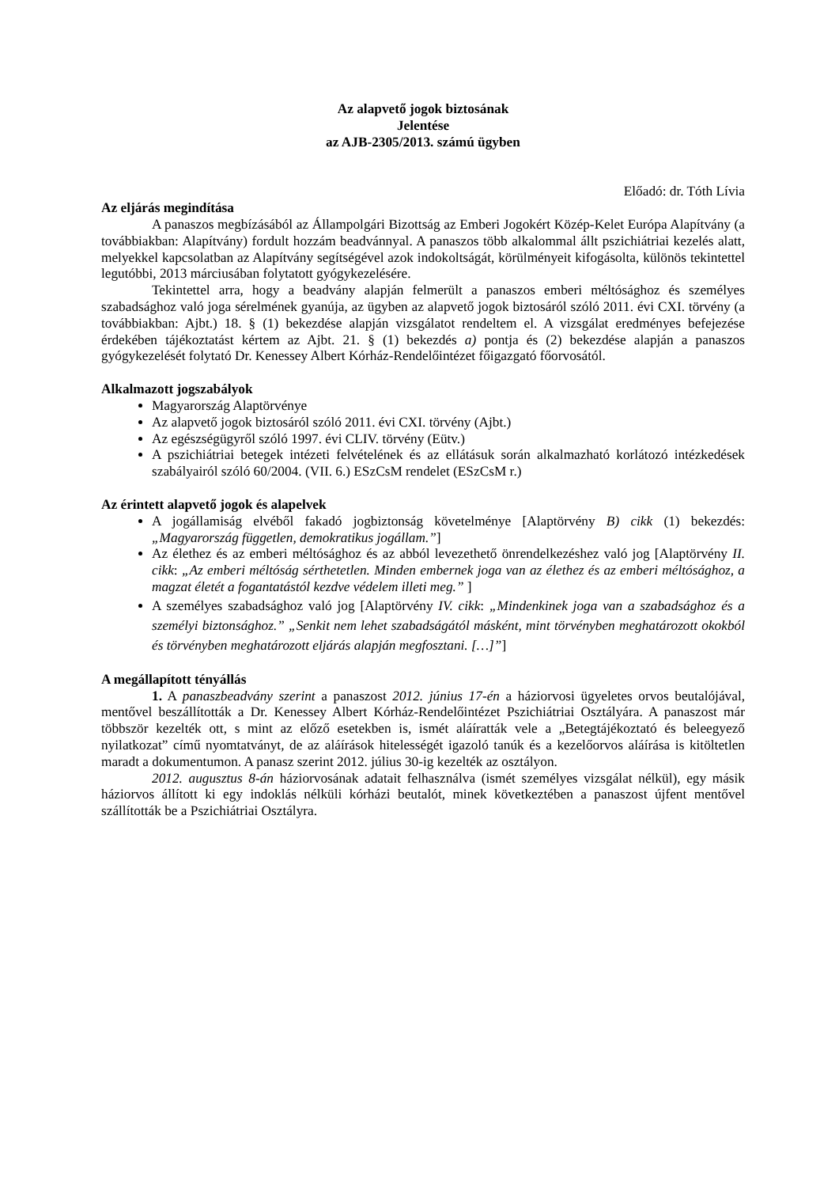Az alapvető jogok biztosának
Jelentése
az AJB-2305/2013. számú ügyben
Előadó: dr. Tóth Lívia
Az eljárás megindítása
A panaszos megbízásából az Állampolgári Bizottság az Emberi Jogokért Közép-Kelet Európa Alapítvány (a továbbiakban: Alapítvány) fordult hozzám beadvánnyal. A panaszos több alkalommal állt pszichiátriai kezelés alatt, melyekkel kapcsolatban az Alapítvány segítségével azok indokoltságát, körülményeit kifogásolta, különös tekintettel legutóbbi, 2013 márciusában folytatott gyógykezelésére.
Tekintettel arra, hogy a beadvány alapján felmerült a panaszos emberi méltósághoz és személyes szabadsághoz való joga sérelmének gyanúja, az ügyben az alapvető jogok biztosáról szóló 2011. évi CXI. törvény (a továbbiakban: Ajbt.) 18. § (1) bekezdése alapján vizsgálatot rendeltem el. A vizsgálat eredményes befejezése érdekében tájékoztatást kértem az Ajbt. 21. § (1) bekezdés a) pontja és (2) bekezdése alapján a panaszos gyógykezelését folytató Dr. Kenessey Albert Kórház-Rendelőintézet főigazgató főorvosától.
Alkalmazott jogszabályok
Magyarország Alaptörvénye
Az alapvető jogok biztosáról szóló 2011. évi CXI. törvény (Ajbt.)
Az egészségügyről szóló 1997. évi CLIV. törvény (Eütv.)
A pszichiátriai betegek intézeti felvételének és az ellátásuk során alkalmazható korlátozó intézkedések szabályairól szóló 60/2004. (VII. 6.) ESzCsM rendelet (ESzCsM r.)
Az érintett alapvető jogok és alapelvek
A jogállamiság elvéből fakadó jogbiztonság követelménye [Alaptörvény B) cikk (1) bekezdés: „Magyarország független, demokratikus jogállam.”]
Az élethez és az emberi méltósághoz és az abból levezethető önrendelkezéshez való jog [Alaptörvény II. cikk: „Az emberi méltóság sérthetetlen. Minden embernek joga van az élethez és az emberi méltósághoz, a magzat életét a fogantatástól kezdve védelem illeti meg.” ]
A személyes szabadsághoz való jog [Alaptörvény IV. cikk: „Mindenkinek joga van a szabadsághoz és a személyi biztonsághoz.” „Senkit nem lehet szabadságától másként, mint törvényben meghatározott okokból és törvényben meghatározott eljárás alapján megfosztani. […]”]
A megállapított tényállás
1. A panaszbeadvány szerint a panaszost 2012. június 17-én a háziorvosi ügyeletes orvos beutalójával, mentővel beszállították a Dr. Kenessey Albert Kórház-Rendelőintézet Pszichiátriai Osztályára. A panaszost már többször kezelték ott, s mint az előző esetekben is, ismét aláíratták vele a „Betegtájékoztató és beleegyező nyilatkozat” című nyomtatványt, de az aláírások hitelességét igazoló tanúk és a kezelőorvos aláírása is kitöltetlen maradt a dokumentumon. A panasz szerint 2012. július 30-ig kezelték az osztályon.
2012. augusztus 8-án háziorvosának adatait felhasználva (ismét személyes vizsgálat nélkül), egy másik háziorvos állított ki egy indoklás nélküli kórházi beutalót, minek következtében a panaszost újfent mentővel szállították be a Pszichiátriai Osztályra.